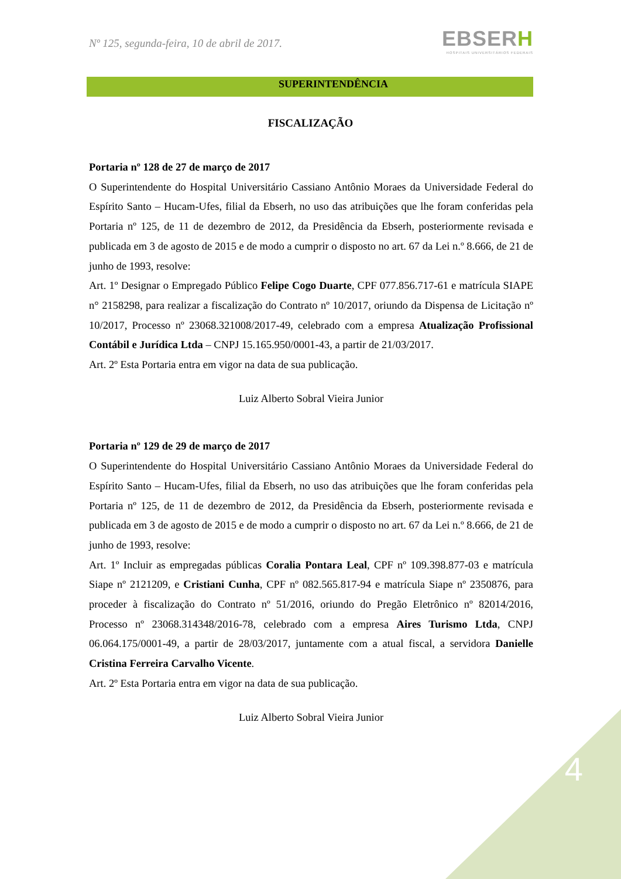Nº 125, segunda-feira, 10 de abril de 2017.
EBSERH
HOSPITAIS UNIVERSITÁRIOS FEDERAIS
SUPERINTENDÊNCIA
FISCALIZAÇÃO
Portaria nº 128 de 27 de março de 2017
O Superintendente do Hospital Universitário Cassiano Antônio Moraes da Universidade Federal do Espírito Santo – Hucam-Ufes, filial da Ebserh, no uso das atribuições que lhe foram conferidas pela Portaria nº 125, de 11 de dezembro de 2012, da Presidência da Ebserh, posteriormente revisada e publicada em 3 de agosto de 2015 e de modo a cumprir o disposto no art. 67 da Lei n.º 8.666, de 21 de junho de 1993, resolve:
Art. 1º Designar o Empregado Público Felipe Cogo Duarte, CPF 077.856.717-61 e matrícula SIAPE n° 2158298, para realizar a fiscalização do Contrato nº 10/2017, oriundo da Dispensa de Licitação nº 10/2017, Processo nº 23068.321008/2017-49, celebrado com a empresa Atualização Profissional Contábil e Jurídica Ltda – CNPJ 15.165.950/0001-43, a partir de 21/03/2017.
Art. 2º Esta Portaria entra em vigor na data de sua publicação.
Luiz Alberto Sobral Vieira Junior
Portaria nº 129 de 29 de março de 2017
O Superintendente do Hospital Universitário Cassiano Antônio Moraes da Universidade Federal do Espírito Santo – Hucam-Ufes, filial da Ebserh, no uso das atribuições que lhe foram conferidas pela Portaria nº 125, de 11 de dezembro de 2012, da Presidência da Ebserh, posteriormente revisada e publicada em 3 de agosto de 2015 e de modo a cumprir o disposto no art. 67 da Lei n.º 8.666, de 21 de junho de 1993, resolve:
Art. 1º Incluir as empregadas públicas Coralia Pontara Leal, CPF nº 109.398.877-03 e matrícula Siape nº 2121209, e Cristiani Cunha, CPF nº 082.565.817-94 e matrícula Siape nº 2350876, para proceder à fiscalização do Contrato nº 51/2016, oriundo do Pregão Eletrônico nº 82014/2016, Processo nº 23068.314348/2016-78, celebrado com a empresa Aires Turismo Ltda, CNPJ 06.064.175/0001-49, a partir de 28/03/2017, juntamente com a atual fiscal, a servidora Danielle Cristina Ferreira Carvalho Vicente.
Art. 2º Esta Portaria entra em vigor na data de sua publicação.
Luiz Alberto Sobral Vieira Junior
4